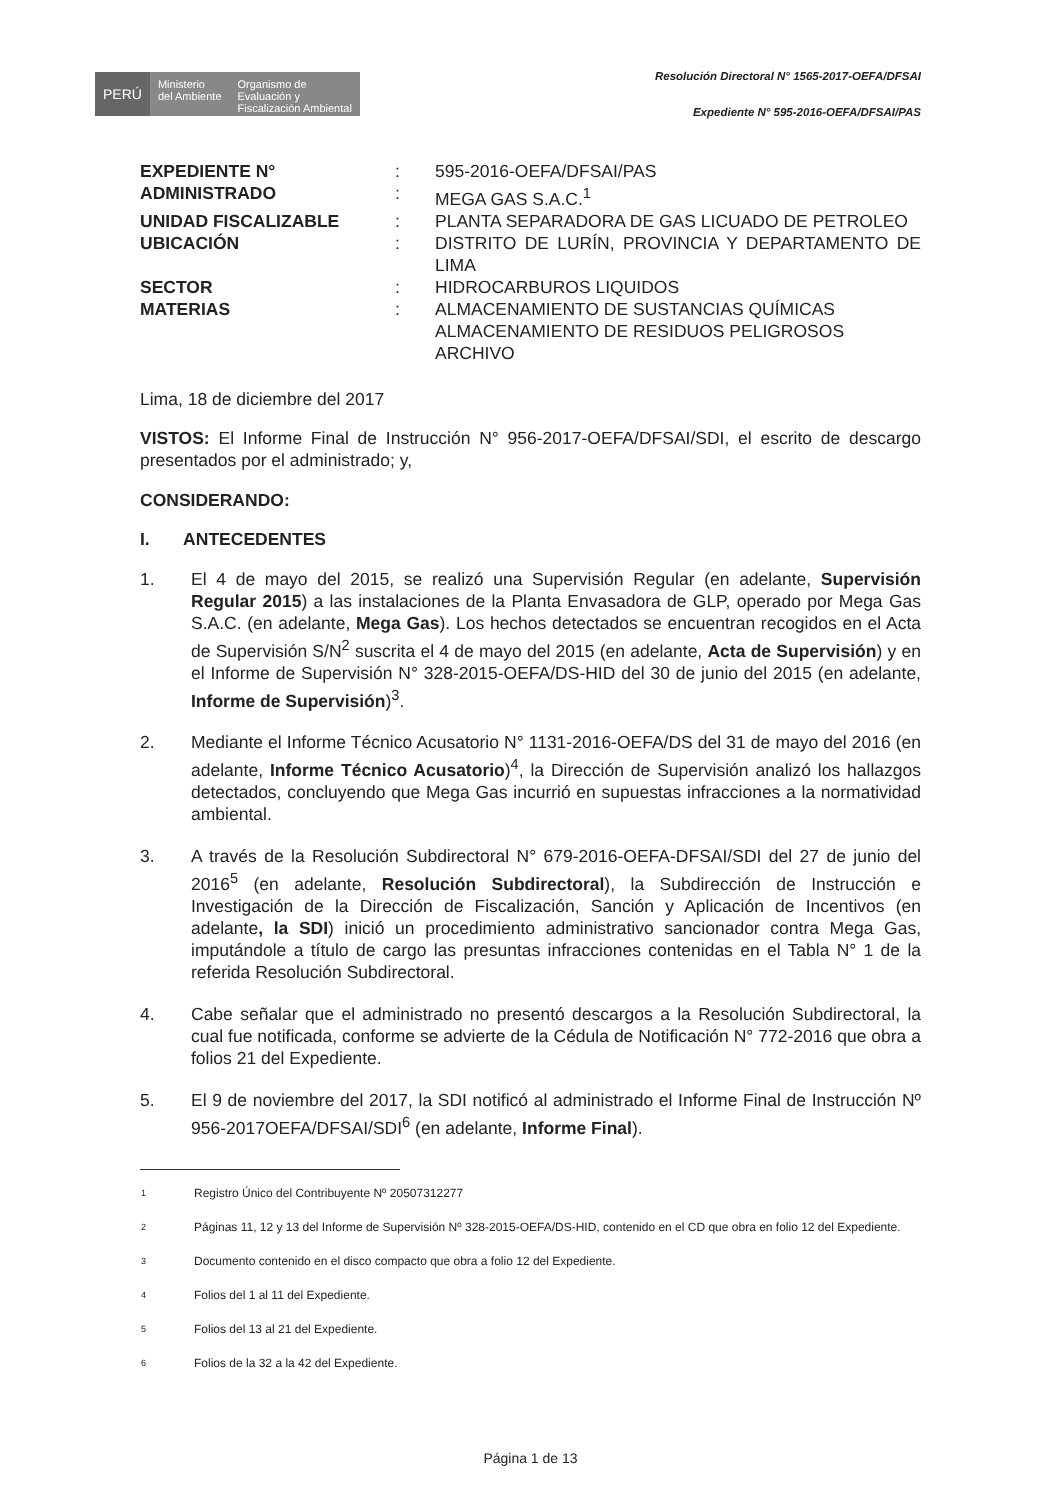PERÚ
Ministerio
del Ambiente
Organismo de
Evaluación y
Fiscalización Ambiental
Resolución Directoral N° 1565-2017-OEFA/DFSAI
Expediente N° 595-2016-OEFA/DFSAI/PAS
| EXPEDIENTE N° | : | 595-2016-OEFA/DFSAI/PAS |
| ADMINISTRADO | : | MEGA GAS S.A.C.<sup>1</sup> |
| UNIDAD FISCALIZABLE | : | PLANTA SEPARADORA DE GAS LICUADO DE PETROLEO |
| UBICACIÓN | : | DISTRITO DE LURÍN, PROVINCIA Y DEPARTAMENTO DE LIMA |
| SECTOR | : | HIDROCARBUROS LIQUIDOS |
| MATERIAS | : | ALMACENAMIENTO DE SUSTANCIAS QUÍMICAS ALMACENAMIENTO DE RESIDUOS PELIGROSOS ARCHIVO |
Lima, 18 de diciembre del 2017
VISTOS: El Informe Final de Instrucción N° 956-2017-OEFA/DFSAI/SDI, el escrito de descargo presentados por el administrado; y,
CONSIDERANDO:
I. ANTECEDENTES
1. El 4 de mayo del 2015, se realizó una Supervisión Regular (en adelante, Supervisión Regular 2015) a las instalaciones de la Planta Envasadora de GLP, operado por Mega Gas S.A.C. (en adelante, Mega Gas). Los hechos detectados se encuentran recogidos en el Acta de Supervisión S/N<sup>2</sup> suscrita el 4 de mayo del 2015 (en adelante, Acta de Supervisión) y en el Informe de Supervisión N° 328-2015-OEFA/DS-HID del 30 de junio del 2015 (en adelante, Informe de Supervisión)<sup>3</sup>.
2. Mediante el Informe Técnico Acusatorio N° 1131-2016-OEFA/DS del 31 de mayo del 2016 (en adelante, Informe Técnico Acusatorio)<sup>4</sup>, la Dirección de Supervisión analizó los hallazgos detectados, concluyendo que Mega Gas incurrió en supuestas infracciones a la normatividad ambiental.
3. A través de la Resolución Subdirectoral N° 679-2016-OEFA-DFSAI/SDI del 27 de junio del 2016<sup>5</sup> (en adelante, Resolución Subdirectoral), la Subdirección de Instrucción e Investigación de la Dirección de Fiscalización, Sanción y Aplicación de Incentivos (en adelante, la SDI) inició un procedimiento administrativo sancionador contra Mega Gas, imputándole a título de cargo las presuntas infracciones contenidas en el Tabla N° 1 de la referida Resolución Subdirectoral.
4. Cabe señalar que el administrado no presentó descargos a la Resolución Subdirectoral, la cual fue notificada, conforme se advierte de la Cédula de Notificación N° 772-2016 que obra a folios 21 del Expediente.
5. El 9 de noviembre del 2017, la SDI notificó al administrado el Informe Final de Instrucción Nº 956-2017OEFA/DFSAI/SDI<sup>6</sup> (en adelante, Informe Final).
| 1 | Registro Único del Contribuyente Nº 20507312277 |
| 2 | Páginas 11, 12 y 13 del Informe de Supervisión Nº 328-2015-OEFA/DS-HID, contenido en el CD que obra en folio 12 del Expediente. |
| 3 | Documento contenido en el disco compacto que obra a folio 12 del Expediente. |
| 4 | Folios del 1 al 11 del Expediente. |
| 5 | Folios del 13 al 21 del Expediente. |
| 6 | Folios de la 32 a la 42 del Expediente. |
Página 1 de 13